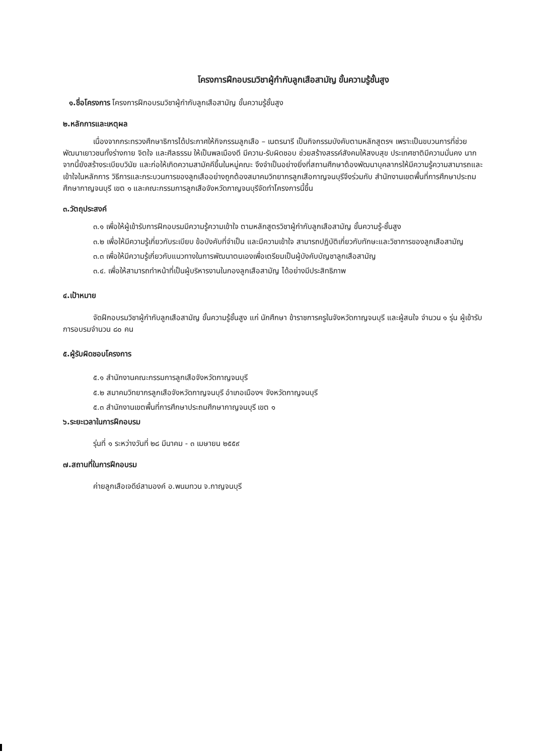โครงการฝึกอบรมวิชาผู้กำกับลูกเสือสามัญ ขั้นความรู้ชั้นสูง
๑.ชื่อโครงการ โครงการฝึกอบรมวิชาผู้กำกับลูกเสือสามัญ ขั้นความรู้ชั้นสูง
๒.หลักการและเหตุผล
เนื่องจากกระทรวงศึกษาธิการได้ประกาศให้กิจกรรมลูกเสือ – เนตรนารี เป็นกิจกรรมบังคับตามหลักสูตรฯ เพราะเป็นขบวนการที่ช่วยพัฒนาเยาวชนทั้งร่างกาย จิตใจ และศีลธรรม ให้เป็นพลเมืองดี มีความ-รับผิดชอบ ช่วยสร้างสรรค์สังคมให้สงบสุข ประเทศชาติมีความมั่นคง นากจากนี้ยังสร้างระเบียบวินัย และก่อให้เกิดความสามัคคีขึ้นในหมู่คณะ จึงจำเป็นอย่างยิ่งที่สถานศึกษาต้องพัฒนาบุคลากรให้มีความรู้ความสามารถและเข้าใจในหลักการ วิธีการและกระบวนการของลูกเสืออย่างถูกต้องสมาคมวิทยากรลูกเสือกาญจนบุรีจึงร่วมกับ สำนักงานเขตพื้นที่การศึกษาประถมศึกษากาญจนบุรี เขต ๑ และคณะกรรมการลูกเสือจังหวัดกาญจนบุรีจัดทำโครงการนี้ขึ้น
๓.วัตถุประสงค์
๓.๑ เพื่อให้ผู้เข้ารับการฝึกอบรมมีความรู้ความเข้าใจ ตามหลักสูตรวิชาผู้กำกับลูกเสือสามัญ ขั้นความรู้-ชั้นสูง
๓.๒ เพื่อให้มีความรู้เกี่ยวกับระเบียบ ข้อบังคับที่จำเป็น และมีความเข้าใจ สามารถปฏิบัติเกี่ยวกับทักษะและวิชาการของลูกเสือสามัญ
๓.๓ เพื่อให้มีความรู้เกี่ยวกับแนวทางในการพัฒนาตนเองเพื่อเตรียมเป็นผู้บังคับบัญชาลูกเสือสามัญ
๓.๔. เพื่อให้สามารถทำหน้าที่เป็นผู้บริหารงานในกองลูกเสือสามัญ ได้อย่างมีประสิทธิภาพ
๔.เป้าหมาย
จัดฝึกอบรมวิชาผู้กำกับลูกเสือสามัญ ขั้นความรู้ชั้นสูง แก่ นักศึกษา ข้าราชการครูในจังหวัดกาญจนบุรี และผู้สนใจ จำนวน ๑ รุ่น ผู้เข้ารับการอบรมจำนวน ๘๐ คน
๕.ผู้รับผิดชอบโครงการ
๕.๑ สำนักงานคณะกรรมการลูกเสือจังหวัดกาญจนบุรี
๕.๒ สมาคมวิทยากรลูกเสือจังหวัดกาญจนบุรี อำเภอเมืองฯ จังหวัดกาญจนบุรี
๕.๓ สำนักงานเขตพื้นที่การศึกษาประถมศึกษากาญจนบุรี เขต ๑
๖.ระยะเวลาในการฝึกอบรม
รุ่นที่ ๑ ระหว่างวันที่ ๒๘ มีนาคม - ๓ เมษายน ๒๕๕๙
๗.สถานที่ในการฝึกอบรม
ค่ายลูกเสือเจดีย์สามองค์ อ.พนมทวน จ.กาญจนบุรี